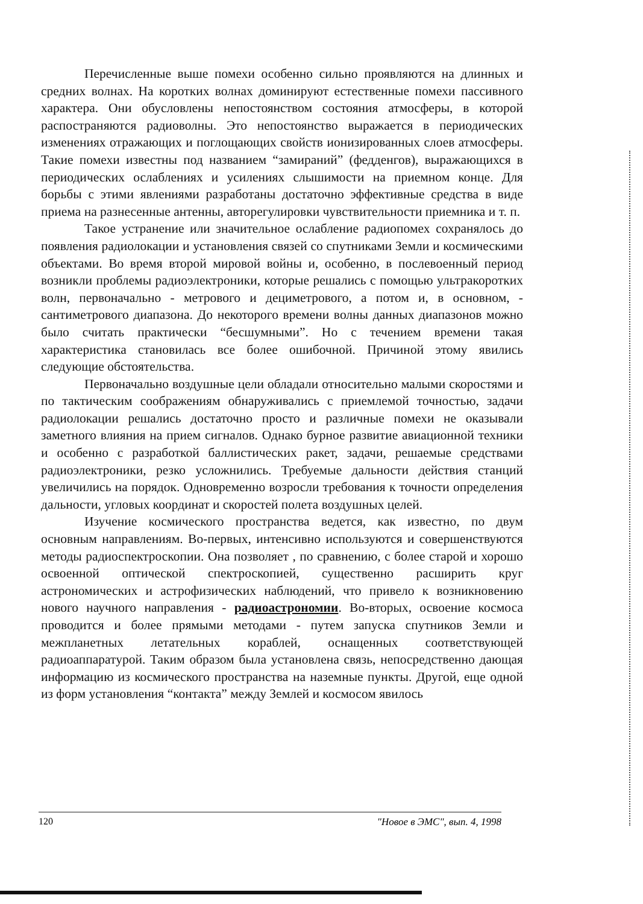Перечисленные выше помехи особенно сильно проявляются на длинных и средних волнах. На коротких волнах доминируют естественные помехи пассивного характера. Они обусловлены непостоянством состояния атмосферы, в которой распостраняются радиоволны. Это непостоянство выражается в периодических изменениях отражающих и поглощающих свойств ионизированных слоев атмосферы. Такие помехи известны под названием “замираний” (федденгов), выражающихся в периодических ослаблениях и усилениях слышимости на приемном конце. Для борьбы с этими явлениями разработаны достаточно эффективные средства в виде приема на разнесенные антенны, авторегулировки чувствительности приемника и т. п.
Такое устранение или значительное ослабление радиопомех сохранялось до появления радиолокации и установления связей со спутниками Земли и космическими объектами. Во время второй мировой войны и, особенно, в послевоенный период возникли проблемы радиоэлектроники, которые решались с помощью ультракоротких волн, первоначально - метрового и дециметрового, а потом и, в основном, - сантиметрового диапазона. До некоторого времени волны данных диапазонов можно было считать практически “бесшумными”. Но с течением времени такая характеристика становилась все более ошибочной. Причиной этому явились следующие обстоятельства.
Первоначально воздушные цели обладали относительно малыми скоростями и по тактическим соображениям обнаруживались с приемлемой точностью, задачи радиолокации решались достаточно просто и различные помехи не оказывали заметного влияния на прием сигналов. Однако бурное развитие авиационной техники и особенно с разработкой баллистических ракет, задачи, решаемые средствами радиоэлектроники, резко усложнились. Требуемые дальности действия станций увеличились на порядок. Одновременно возросли требования к точности определения дальности, угловых координат и скоростей полета воздушных целей.
Изучение космического пространства ведется, как известно, по двум основным направлениям. Во-первых, интенсивно используются и совершенствуются методы радиоспектроскопии. Она позволяет , по сравнению, с более старой и хорошо освоенной оптической спектроскопией, существенно расширить круг астрономических и астрофизических наблюдений, что привело к возникновению нового научного направления - радиоастрономии. Во-вторых, освоение космоса проводится и более прямыми методами - путем запуска спутников Земли и межпланетных летательных кораблей, оснащенных соответствующей радиоаппаратурой. Таким образом была установлена связь, непосредственно дающая информацию из космического пространства на наземные пункты. Другой, еще одной из форм установления “контакта” между Землей и космосом явилось
120 "Новое в ЭМС", вып. 4, 1998